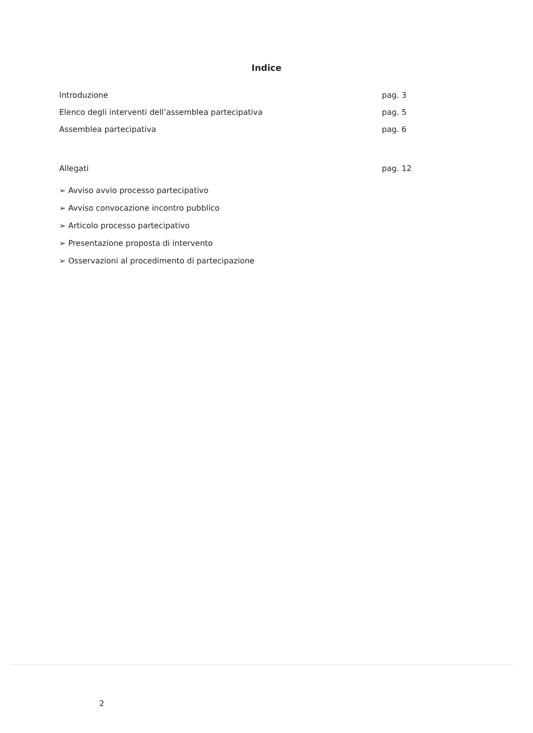Indice
Introduzione pag. 3
Elenco degli interventi dell’assemblea partecipativa pag. 5
Assemblea partecipativa pag. 6
Allegati pag. 12
➢ Avviso avvio processo partecipativo
➢ Avviso convocazione incontro pubblico
➢ Articolo processo partecipativo
➢ Presentazione proposta di intervento
➢ Osservazioni al procedimento di partecipazione
2